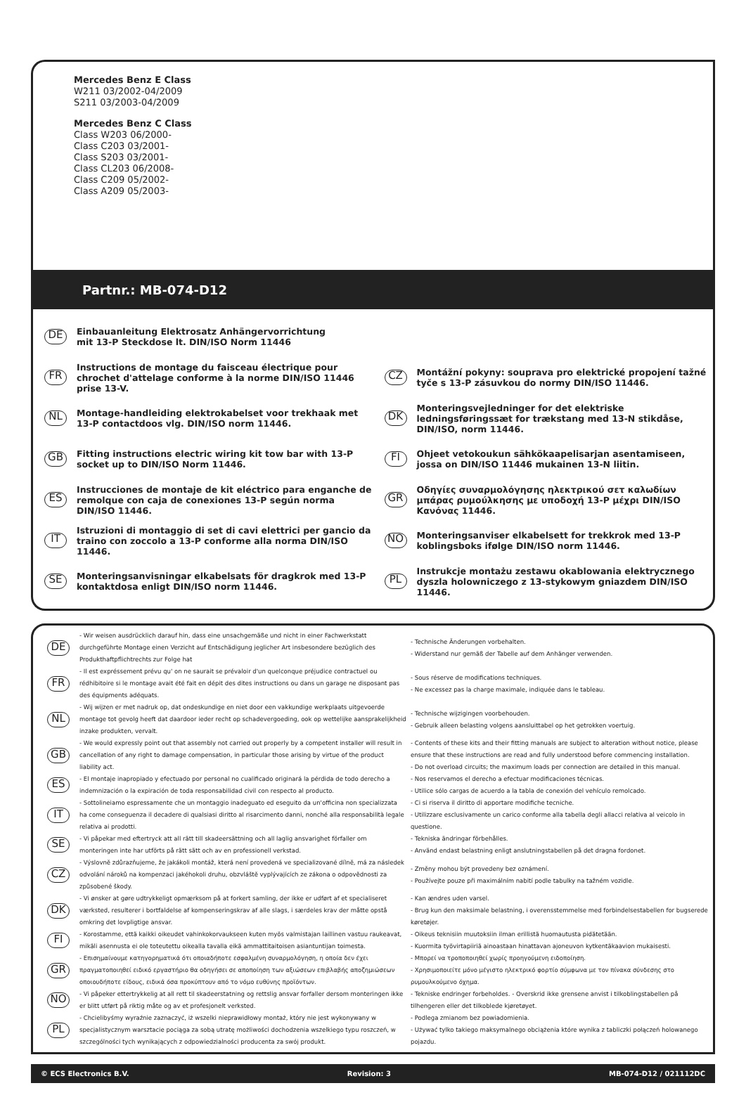Mercedes Benz E Class
W211 03/2002-04/2009
S211 03/2003-04/2009
Mercedes Benz C Class
Class W203 06/2000-
Class C203 03/2001-
Class S203 03/2001-
Class CL203 06/2008-
Class C209 05/2002-
Class A209 05/2003-
Partnr.: MB-074-D12
DE Einbauanleitung Elektrosatz Anhängervorrichtung
mit 13-P Steckdose lt. DIN/ISO Norm 11446
FR Instructions de montage du faisceau électrique pour chrochet d'attelage conforme à la norme DIN/ISO 11446 prise 13-V.
NL Montage-handleiding elektrokabelset voor trekhaak met 13-P contactdoos vlg. DIN/ISO norm 11446.
GB Fitting instructions electric wiring kit tow bar with 13-P socket up to DIN/ISO Norm 11446.
ES Instrucciones de montaje de kit eléctrico para enganche de remolque con caja de conexiones 13-P según norma DIN/ISO 11446.
IT Istruzioni di montaggio di set di cavi elettrici per gancio da traino con zoccolo a 13-P conforme alla norma DIN/ISO 11446.
SE Monteringsanvisningar elkabelsats för dragkrok med 13-P kontaktdosa enligt DIN/ISO norm 11446.
CZ Montážní pokyny: souprava pro elektrické propojení tažné tyče s 13-P zásuvkou do normy DIN/ISO 11446.
DK Monteringsvejledninger for det elektriske ledningsføringssæt for trækstang med 13-N stikdåse, DIN/ISO, norm 11446.
FI Ohjeet vetokoukun sähkökaapelisarjan asentamiseen, jossa on DIN/ISO 11446 mukainen 13-N liitin.
GR Οδηγίες συναρμολόγησης ηλεκτρικού σετ καλωδίων μπάρας ρυμούλκησης με υποδοχή 13-P μέχρι DIN/ISO Κανόνας 11446.
NO Monteringsanviser elkabelsett for trekkrok med 13-P koblingsboks ifølge DIN/ISO norm 11446.
PL Instrukcje montażu zestawu okablowania elektrycznego dyszla holowniczego z 13-stykowym gniazdem DIN/ISO 11446.
DE
- Wir weisen ausdrücklich darauf hin, dass eine unsachgemäße und nicht in einer Fachwerkstatt durchgeführte Montage einen Verzicht auf Entschädigung jeglicher Art insbesondere bezüglich des Produkthaftpflichtrechts zur Folge hat
- Technische Änderungen vorbehalten.
- Widerstand nur gemäß der Tabelle auf dem Anhänger verwenden.
FR
- Il est expréssement prévu qu' on ne saurait se prévaloir d'un quelconque préjudice contractuel ou rédhibitoire si le montage avait été fait en dépit des dites instructions ou dans un garage ne disposant pas des équipments adéquats.
- Sous réserve de modifications techniques.
- Ne excessez pas la charge maximale, indiquée dans le tableau.
NL
- Wij wijzen er met nadruk op, dat ondeskundige en niet door een vakkundige werkplaats uitgevoerde montage tot gevolg heeft dat daardoor ieder recht op schadevergoeding, ook op wettelijke aansprakelijkheid inzake produkten, vervalt.
- Technische wijzigingen voorbehouden.
- Gebruik alleen belasting volgens aansluittabel op het getrokken voertuig.
GB
- We would expressly point out that assembly not carried out properly by a competent installer will result in cancellation of any right to damage compensation, in particular those arising by virtue of the product liability act.
- Contents of these kits and their fitting manuals are subject to alteration without notice, please ensure that these instructions are read and fully understood before commencing installation.
- Do not overload circuits; the maximum loads per connection are detailed in this manual.
ES
- El montaje inapropiado y efectuado por personal no cualificado originará la pérdida de todo derecho a indemnización o la expiración de toda responsabilidad civil con respecto al producto.
- Nos reservamos el derecho a efectuar modificaciones técnicas.
- Utilice sólo cargas de acuerdo a la tabla de conexión del vehículo remolcado.
IT
- Sottolineiamo espressamente che un montaggio inadeguato ed eseguito da un'officina non specializzata ha come conseguenza il decadere di qualsiasi diritto al risarcimento danni, nonché alla responsabilità legale relativa ai prodotti.
- Ci si riserva il diritto di apportare modifiche tecniche.
- Utilizzare esclusivamente un carico conforme alla tabella degli allacci relativa al veicolo in questione.
SE
- Vi påpekar med eftertryck att all rätt till skadeersättning och all laglig ansvarighet förfaller om monteringen inte har utförts på rätt sätt och av en professionell verkstad.
- Tekniska ändringar förbehålles.
- Använd endast belastning enligt anslutningstabellen på det dragna fordonet.
CZ
- Výslovně zdůrazňujeme, že jakákoli montáž, která není provedená ve specializované dílně, má za následek odvolání nároků na kompenzaci jakéhokoli druhu, obzvláště vyplývajících ze zákona o odpovědnosti za způsobené škody.
- Změny mohou být provedeny bez oznámení.
- Používejte pouze při maximálním nabití podle tabulky na tažném vozidle.
DK
- Vi ønsker at gøre udtrykkeligt opmærksom på at forkert samling, der ikke er udført af et specialiseret værksted, resulterer i bortfaldelse af kompenseringskrav af alle slags, i særdeles krav der måtte opstå omkring det lovpligtige ansvar.
- Kan ændres uden varsel.
- Brug kun den maksimale belastning, i overensstemmelse med forbindelsestabellen for bugserede køretøjer.
FI
- Korostamme, että kaikki oikeudet vahinkokorvaukseen kuten myös valmistajan laillinen vastuu raukeavat, mikäli asennusta ei ole toteutettu oikealla tavalla eikä ammattitaitoisen asiantuntijan toimesta.
- Oikeus teknisiin muutoksiin ilman erillistä huomautusta pidätetään.
- Kuormita työvirtapiiriä ainoastaan hinattavan ajoneuvon kytkentäkaavion mukaisesti.
GR
- Επισημαίνουμε κατηγορηματικά ότι οποιαδήποτε εσφαλμένη συναρμολόγηση, η οποία δεν έχει πραγματοποιηθεί ειδικό εργαστήριο θα οδηγήσει σε αποποίηση των αξιώσεων επιβλαβής αποζημιώσεων οποιουδήποτε είδους, ειδικά όσα προκύπτουν από το νόμο ευθύνης προϊόντων.
- Μπορεί να τροποποιηθεί χωρίς προηγούμενη ειδοποίηση.
- Χρησιμοποιείτε μόνο μέγιστο ηλεκτρικό φορτίο σύμφωνα με τον πίνακα σύνδεσης στο ρυμουλκούμενο όχημα.
NO
- Vi påpeker ettertrykkelig at all rett til skadeerstatning og rettslig ansvar forfaller dersom monteringen ikke er blitt utført på riktig måte og av et profesjonelt verksted.
- Tekniske endringer forbeholdes. - Overskrid ikke grensene anvist i tilkoblingstabellen på tilhengeren eller det tilkoblede kjøretøyet.
PL
- Chcielibyśmy wyraźnie zaznaczyć, iż wszelki nieprawidłowy montaż, który nie jest wykonywany w specjalistycznym warsztacie pociąga za sobą utratę możliwości dochodzenia wszelkiego typu roszczeń, w szczególności tych wynikających z odpowiedzialności producenta za swój produkt.
- Podlega zmianom bez powiadomienia.
- Używać tylko takiego maksymalnego obciążenia które wynika z tabliczki połączeń holowanego pojazdu.
© ECS Electronics B.V. Revision: 3 MB-074-D12 / 021112DC